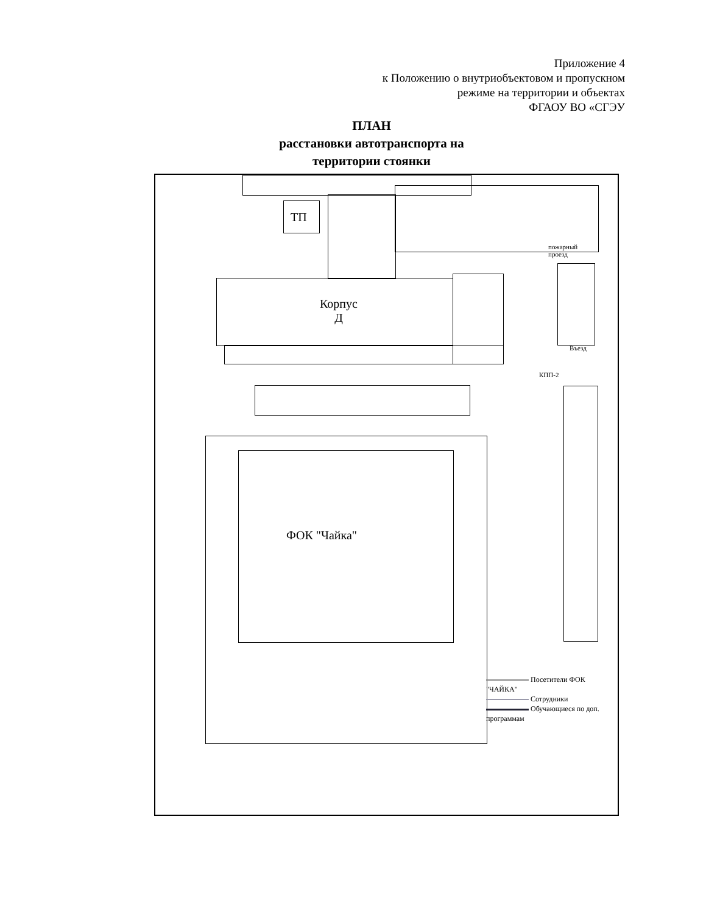Приложение 4
к Положению о внутриобъектовом и пропускном
режиме на территории и объектах
ФГАОУ ВО «СГЭУ
ПЛАН
расстановки автотранспорта на
территории стоянки
ТП
Корпус
Д
пожарный
проезд
Въезд
КПП-2
ФОК "Чайка"
Посетители ФОК "ЧАЙКА"
Сотрудники
Обучающиеся по доп. программам